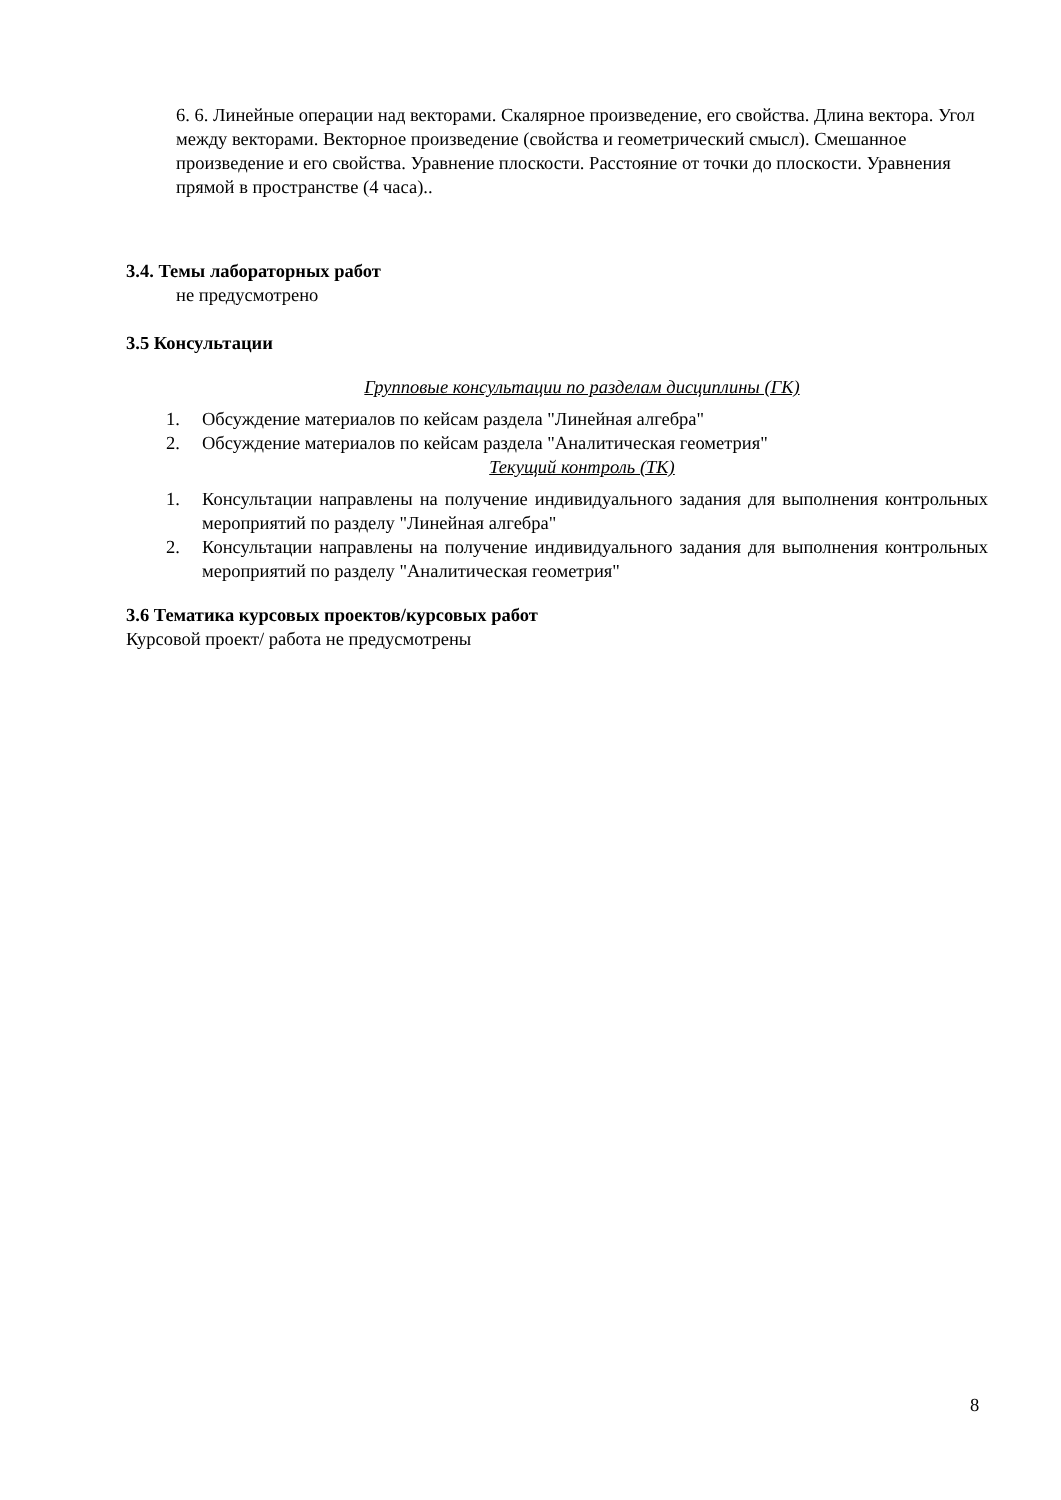6. 6. Линейные операции над векторами. Скалярное произведение, его свойства. Длина вектора. Угол между векторами. Векторное произведение (свойства и геометрический смысл). Смешанное произведение и его свойства. Уравнение плоскости. Расстояние от точки до плоскости. Уравнения прямой в пространстве (4 часа)..
3.4. Темы лабораторных работ
не предусмотрено
3.5 Консультации
Групповые консультации по разделам дисциплины (ГК)
1. Обсуждение материалов по кейсам раздела "Линейная алгебра"
2. Обсуждение материалов по кейсам раздела "Аналитическая геометрия"
Текущий контроль (ТК)
1. Консультации направлены на получение индивидуального задания для выполнения контрольных мероприятий по разделу "Линейная алгебра"
2. Консультации направлены на получение индивидуального задания для выполнения контрольных мероприятий по разделу "Аналитическая геометрия"
3.6 Тематика курсовых проектов/курсовых работ
Курсовой проект/ работа не предусмотрены
8